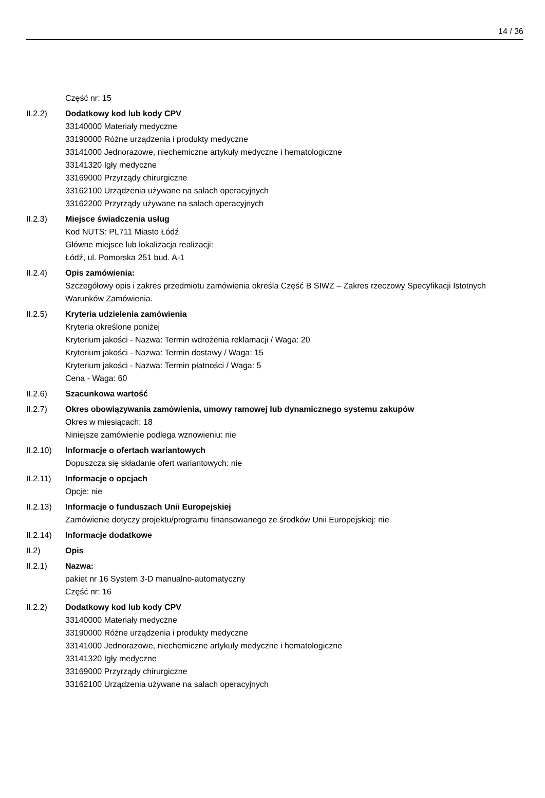14 / 36
Część nr: 15
II.2.2) Dodatkowy kod lub kody CPV
33140000 Materiały medyczne
33190000 Różne urządzenia i produkty medyczne
33141000 Jednorazowe, niechemiczne artykuły medyczne i hematologiczne
33141320 Igły medyczne
33169000 Przyrządy chirurgiczne
33162100 Urządzenia używane na salach operacyjnych
33162200 Przyrządy używane na salach operacyjnych
II.2.3) Miejsce świadczenia usług
Kod NUTS: PL711 Miasto Łódź
Główne miejsce lub lokalizacja realizacji:
Łódź, ul. Pomorska 251 bud. A-1
II.2.4) Opis zamówienia:
Szczegółowy opis i zakres przedmiotu zamówienia określa Część B SIWZ – Zakres rzeczowy Specyfikacji Istotnych Warunków Zamówienia.
II.2.5) Kryteria udzielenia zamówienia
Kryteria określone poniżej
Kryterium jakości - Nazwa: Termin wdrożenia reklamacji / Waga: 20
Kryterium jakości - Nazwa: Termin dostawy / Waga: 15
Kryterium jakości - Nazwa: Termin płatności / Waga: 5
Cena - Waga: 60
II.2.6) Szacunkowa wartość
II.2.7) Okres obowiązywania zamówienia, umowy ramowej lub dynamicznego systemu zakupów
Okres w miesiącach: 18
Niniejsze zamówienie podlega wznowieniu: nie
II.2.10)
Informacje o ofertach wariantowych
Dopuszcza się składanie ofert wariantowych: nie
II.2.11)
Informacje o opcjach
Opcje: nie
II.2.13)
Informacje o funduszach Unii Europejskiej
Zamówienie dotyczy projektu/programu finansowanego ze środków Unii Europejskiej: nie
II.2.14)
Informacje dodatkowe
II.2) Opis
II.2.1) Nazwa:
pakiet nr 16 System 3-D manualno-automatyczny
Część nr: 16
II.2.2) Dodatkowy kod lub kody CPV
33140000 Materiały medyczne
33190000 Różne urządzenia i produkty medyczne
33141000 Jednorazowe, niechemiczne artykuły medyczne i hematologiczne
33141320 Igły medyczne
33169000 Przyrządy chirurgiczne
33162100 Urządzenia używane na salach operacyjnych